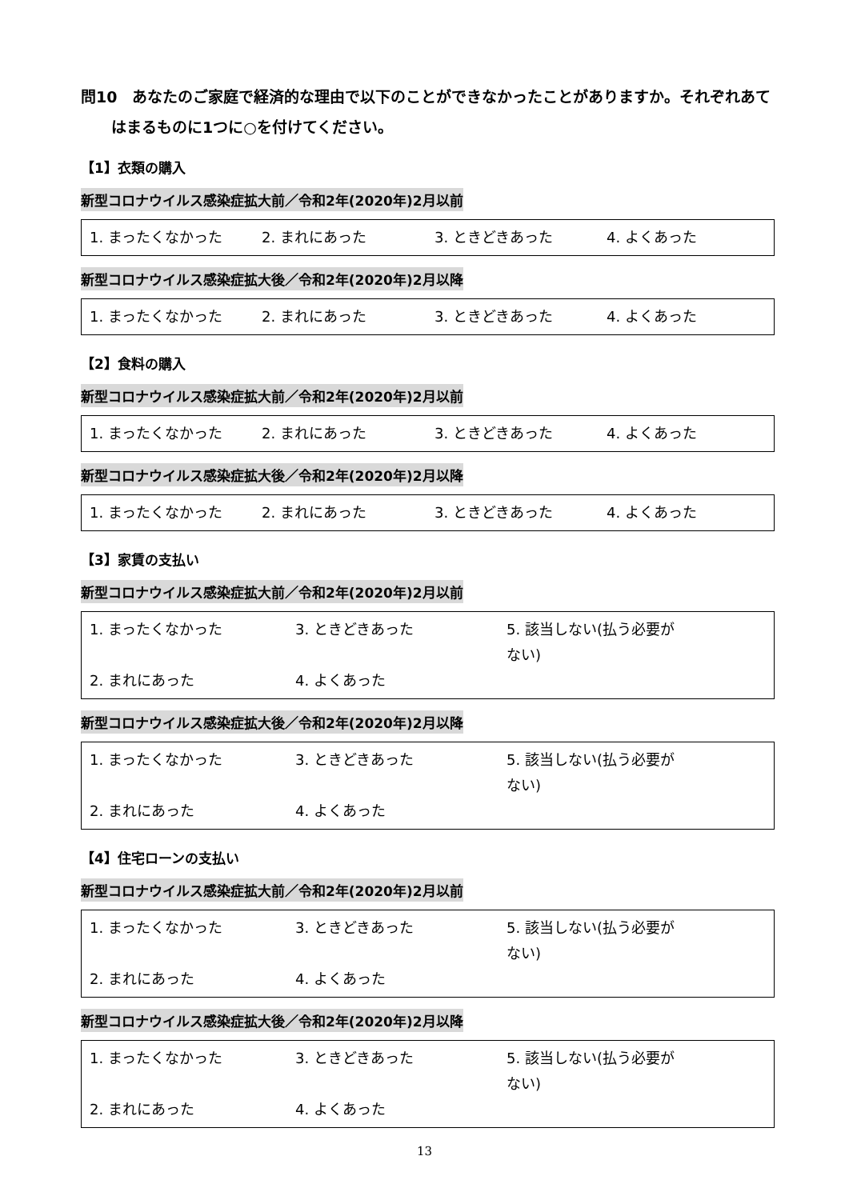問10　あなたのご家庭で経済的な理由で以下のことができなかったことがありますか。それぞれあてはまるものに1つに○を付けてください。
【1】衣類の購入
新型コロナウイルス感染症拡大前／令和2年(2020年)2月以前
1. まったくなかった 2. まれにあった 3. ときどきあった 4. よくあった
新型コロナウイルス感染症拡大後／令和2年(2020年)2月以降
1. まったくなかった 2. まれにあった 3. ときどきあった 4. よくあった
【2】食料の購入
新型コロナウイルス感染症拡大前／令和2年(2020年)2月以前
1. まったくなかった 2. まれにあった 3. ときどきあった 4. よくあった
新型コロナウイルス感染症拡大後／令和2年(2020年)2月以降
1. まったくなかった 2. まれにあった 3. ときどきあった 4. よくあった
【3】家賃の支払い
新型コロナウイルス感染症拡大前／令和2年(2020年)2月以前
1. まったくなかった 3. ときどきあった 5. 該当しない(払う必要がない)
2. まれにあった 4. よくあった
新型コロナウイルス感染症拡大後／令和2年(2020年)2月以降
1. まったくなかった 3. ときどきあった 5. 該当しない(払う必要がない)
2. まれにあった 4. よくあった
【4】住宅ローンの支払い
新型コロナウイルス感染症拡大前／令和2年(2020年)2月以前
1. まったくなかった 3. ときどきあった 5. 該当しない(払う必要がない)
2. まれにあった 4. よくあった
新型コロナウイルス感染症拡大後／令和2年(2020年)2月以降
1. まったくなかった 3. ときどきあった 5. 該当しない(払う必要がない)
2. まれにあった 4. よくあった
13